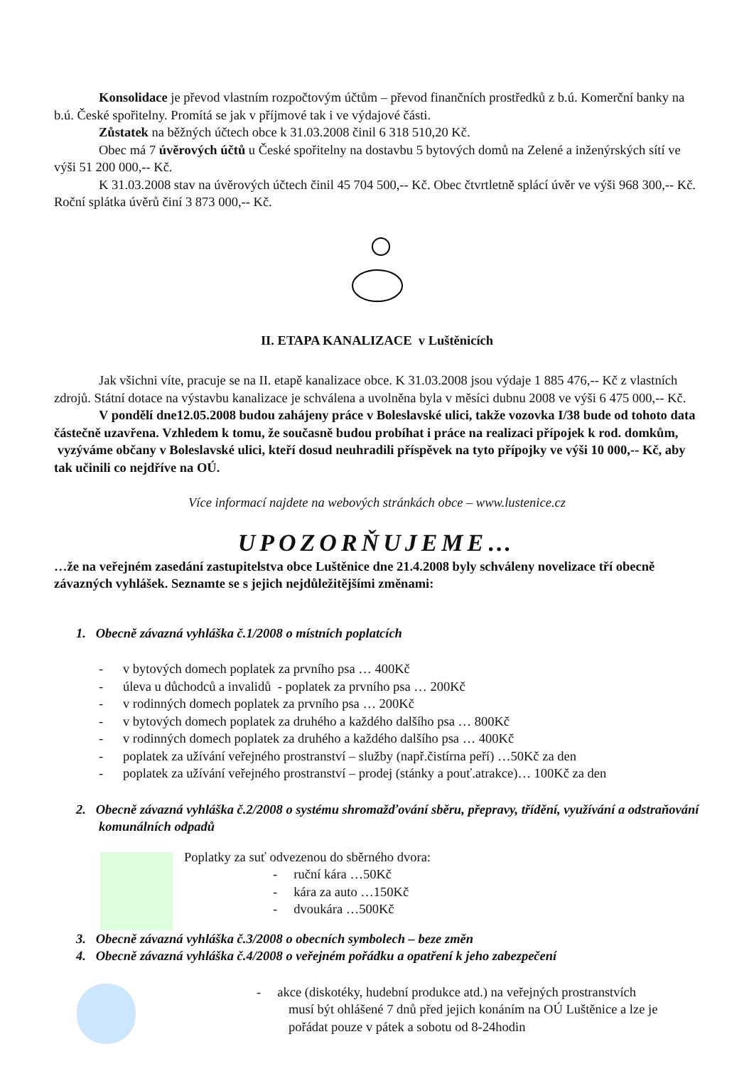Konsolidace je převod vlastním rozpočtovým účtům – převod finančních prostředků z b.ú. Komerční banky na b.ú. České spořitelny. Promítá se jak v příjmové tak i ve výdajové části.
Zůstatek na běžných účtech obce k 31.03.2008 činil 6 318 510,20 Kč.
Obec má 7 úvěrových účtů u České spořitelny na dostavbu 5 bytových domů na Zelené a inženýrských sítí ve výši 51 200 000,-- Kč.
K 31.03.2008 stav na úvěrových účtech činil 45 704 500,-- Kč. Obec čtvrtletně splácí úvěr ve výši 968 300,-- Kč. Roční splátka úvěrů činí 3 873 000,-- Kč.
II. ETAPA KANALIZACE v Luštěnicích
Jak všichni víte, pracuje se na II. etapě kanalizace obce. K 31.03.2008 jsou výdaje 1 885 476,-- Kč z vlastních zdrojů. Státní dotace na výstavbu kanalizace je schválena a uvolněna byla v měsíci dubnu 2008 ve výši 6 475 000,-- Kč.
V pondělí dne12.05.2008 budou zahájeny práce v Boleslavské ulici, takže vozovka I/38 bude od tohoto data částečně uzavřena. Vzhledem k tomu, že současně budou probíhat i práce na realizaci přípojek k rod. domkům, vyzýváme občany v Boleslavské ulici, kteří dosud neuhradili příspěvek na tyto přípojky ve výši 10 000,-- Kč, aby tak učinili co nejdříve na OÚ.
Více informací najdete na webových stránkách obce – www.lustenice.cz
UPOZORŇUJEME…
…že na veřejném zasedání zastupitelstva obce Luštěnice dne 21.4.2008 byly schváleny novelizace tří obecně závazných vyhlášek. Seznamte se s jejich nejdůležitějšími změnami:
1. Obecně závazná vyhláška č.1/2008 o místních poplatcích
- v bytových domech poplatek za prvního psa … 400Kč
- úleva u důchodců a invalidů - poplatek za prvního psa … 200Kč
- v rodinných domech poplatek za prvního psa … 200Kč
- v bytových domech poplatek za druhého a každého dalšího psa … 800Kč
- v rodinných domech poplatek za druhého a každého dalšího psa … 400Kč
- poplatek za užívání veřejného prostranství – služby (např.čistírna peří) …50Kč za den
- poplatek za užívání veřejného prostranství – prodej (stánky a pouť.atrakce)… 100Kč za den
2. Obecně závazná vyhláška č.2/2008 o systému shromažďování sběru, přepravy, třídění, využívání a odstraňování komunálních odpadů
Poplatky za suť odvezenou do sběrného dvora:
- ruční kára …50Kč
- kára za auto …150Kč
- dvoukára …500Kč
3. Obecně závazná vyhláška č.3/2008 o obecních symbolech – beze změn
4. Obecně závazná vyhláška č.4/2008 o veřejném pořádku a opatření k jeho zabezpečení
- akce (diskotéky, hudební produkce atd.) na veřejných prostranstvích
musí být ohlášené 7 dnů před jejich konáním na OÚ Luštěnice a lze je pořádat pouze v pátek a sobotu od 8-24hodin